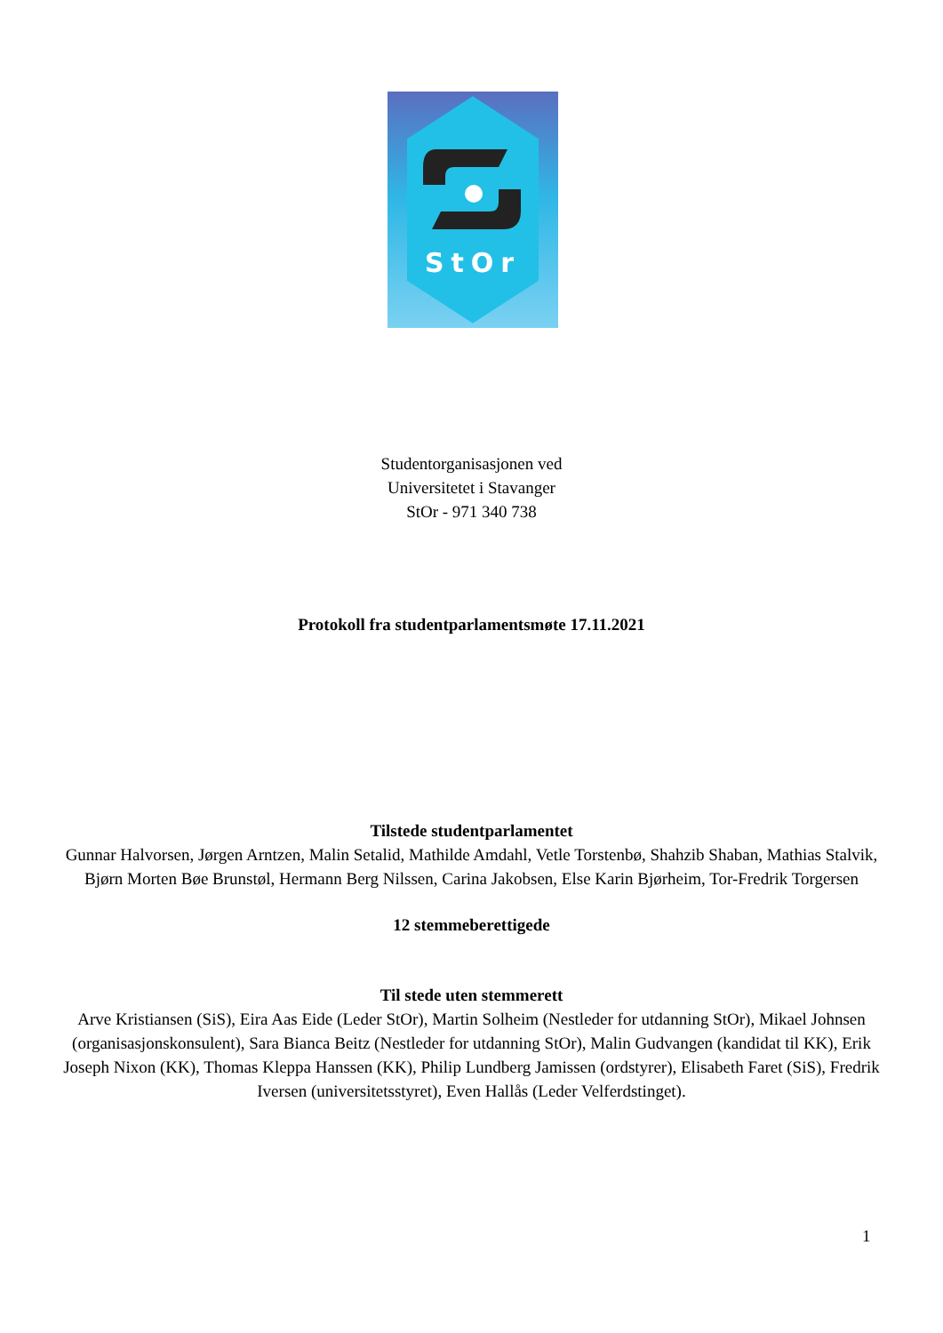StOr
Studentorganisasjonen ved
Universitetet i Stavanger
StOr - 971 340 738
Protokoll fra studentparlamentsmøte 17.11.2021
Tilstede studentparlamentet
Gunnar Halvorsen, Jørgen Arntzen, Malin Setalid, Mathilde Amdahl, Vetle Torstenbø, Shahzib Shaban, Mathias Stalvik, Bjørn Morten Bøe Brunstøl, Hermann Berg Nilssen, Carina Jakobsen, Else Karin Bjørheim, Tor-Fredrik Torgersen
12 stemmeberettigede
Til stede uten stemmerett
Arve Kristiansen (SiS), Eira Aas Eide (Leder StOr), Martin Solheim (Nestleder for utdanning StOr), Mikael Johnsen (organisasjonskonsulent), Sara Bianca Beitz (Nestleder for utdanning StOr), Malin Gudvangen (kandidat til KK), Erik Joseph Nixon (KK), Thomas Kleppa Hanssen (KK), Philip Lundberg Jamissen (ordstyrer), Elisabeth Faret (SiS), Fredrik Iversen (universitetsstyret), Even Hallås (Leder Velferdstinget).
1